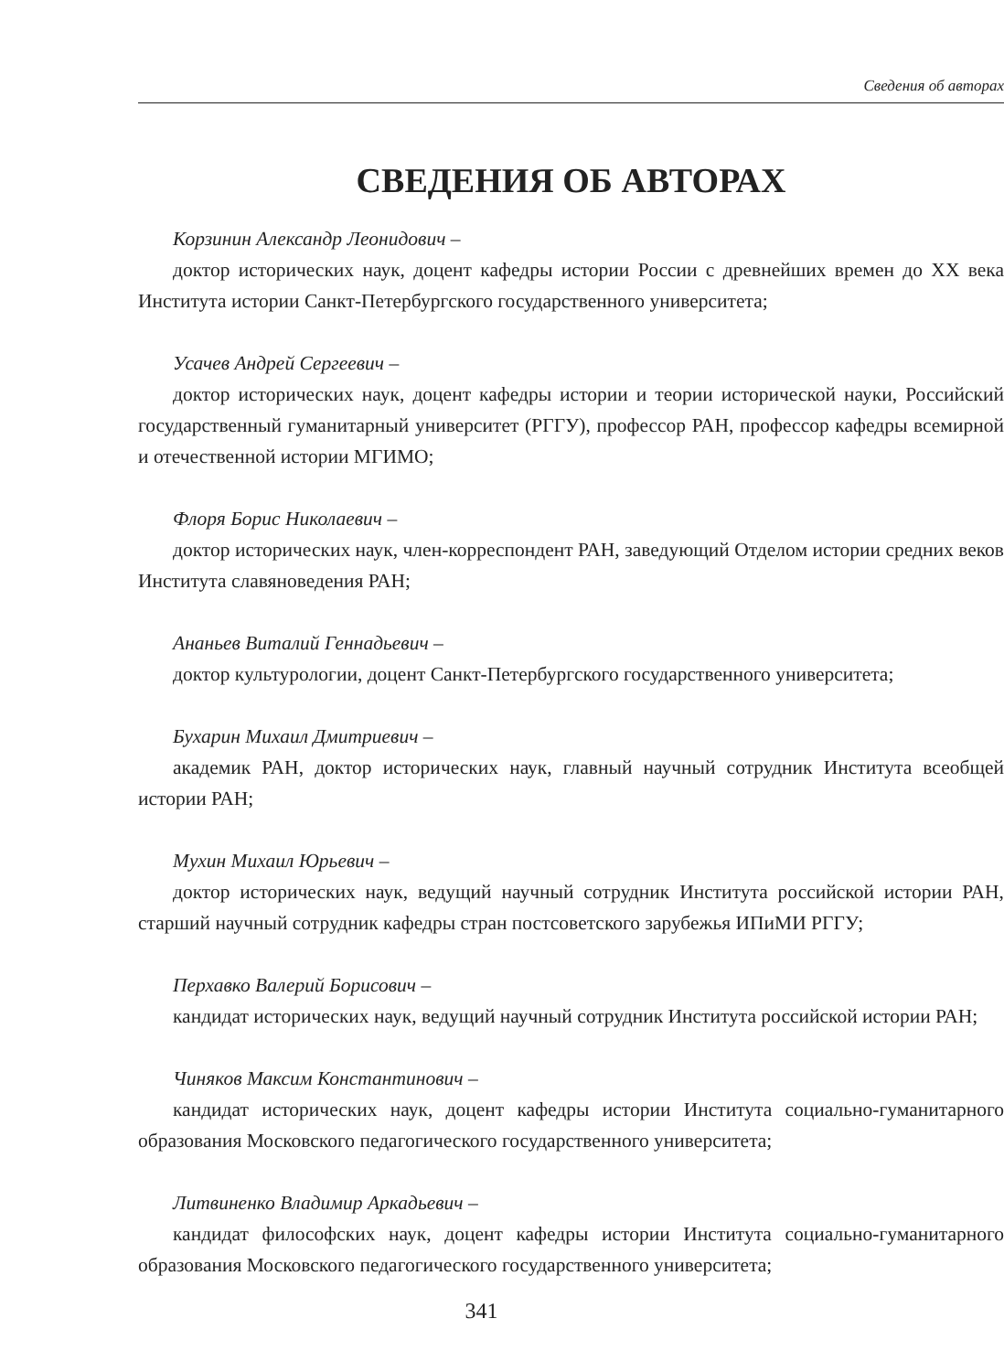Сведения об авторах
СВЕДЕНИЯ ОБ АВТОРАХ
Корзинин Александр Леонидович –
доктор исторических наук, доцент кафедры истории России с древнейших времен до XX века Института истории Санкт-Петербургского государственного университета;
Усачев Андрей Сергеевич –
доктор исторических наук, доцент кафедры истории и теории исторической науки, Российский государственный гуманитарный университет (РГГУ), профессор РАН, профессор кафедры всемирной и отечественной истории МГИМО;
Флоря Борис Николаевич –
доктор исторических наук, член-корреспондент РАН, заведующий Отделом истории средних веков Института славяноведения РАН;
Ананьев Виталий Геннадьевич –
доктор культурологии, доцент Санкт-Петербургского государственного университета;
Бухарин Михаил Дмитриевич –
академик РАН, доктор исторических наук, главный научный сотрудник Института всеобщей истории РАН;
Мухин Михаил Юрьевич –
доктор исторических наук, ведущий научный сотрудник Института российской истории РАН, старший научный сотрудник кафедры стран постсоветского зарубежья ИПиМИ РГГУ;
Перхавко Валерий Борисович –
кандидат исторических наук, ведущий научный сотрудник Института российской истории РАН;
Чиняков Максим Константинович –
кандидат исторических наук, доцент кафедры истории Института социально-гуманитарного образования Московского педагогического государственного университета;
Литвиненко Владимир Аркадьевич –
кандидат философских наук, доцент кафедры истории Института социально-гуманитарного образования Московского педагогического государственного университета;
341